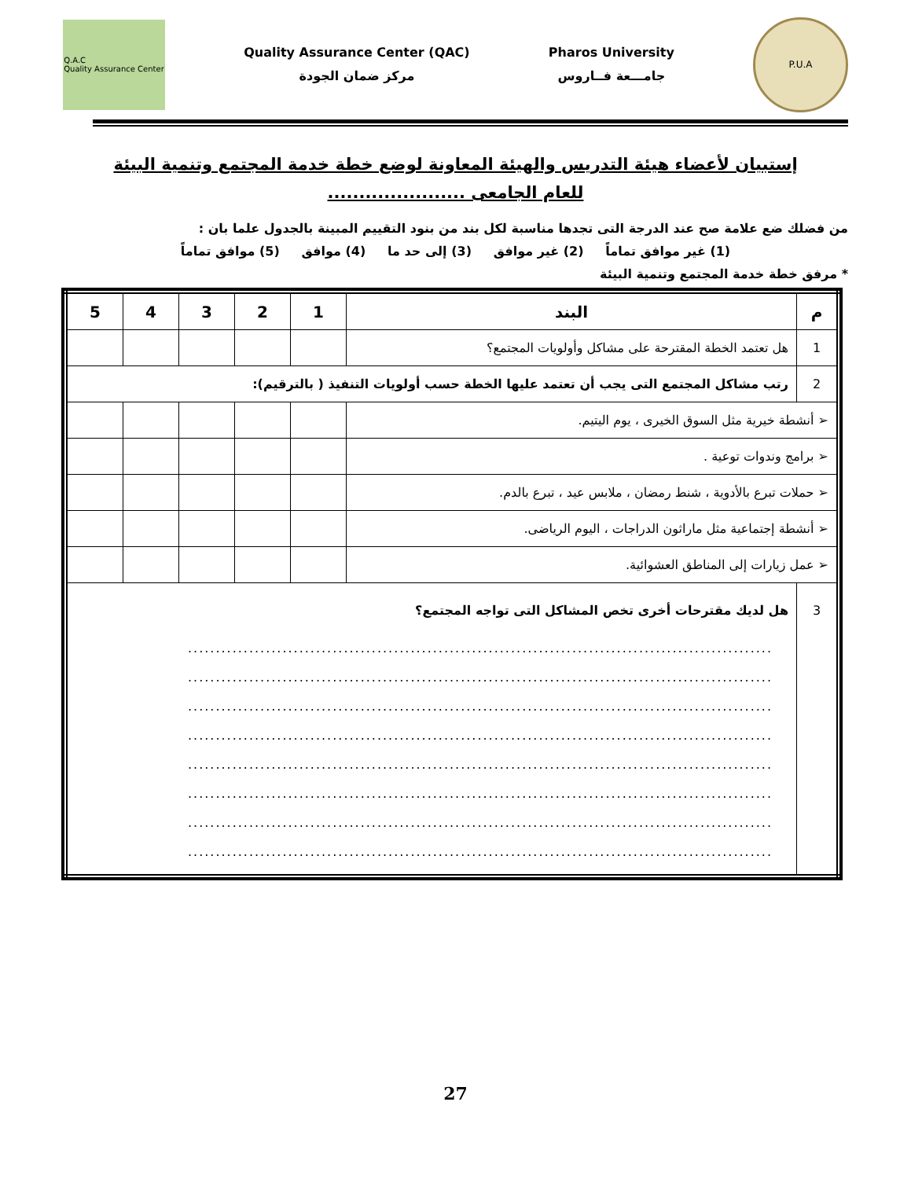Q.A.C
Quality Assurance Center
Quality Assurance Center (QAC)
مركز ضمان الجودة
Pharos University
جامـــعة فــاروس
P.U.A
إستبيان لأعضاء هيئة التدريس والهيئة المعاونة لوضع خطة خدمة المجتمع وتنمية البيئة
للعام الجامعى ......................
من فضلك ضع علامة صح عند الدرجة التى تجدها مناسبة لكل بند من بنود التقييم المبينة بالجدول علما بان :
(1) غير موافق تماماً (2) غير موافق (3) إلى حد ما (4) موافق (5) موافق تماماً
* مرفق خطة خدمة المجتمع وتنمية البيئة
| م | البند | 1 | 2 | 3 | 4 | 5 |
| --- | --- | --- | --- | --- | --- | --- |
| 1 | هل تعتمد الخطة المقترحة على مشاكل وأولويات المجتمع؟ | | | | | |
| 2 | رتب مشاكل المجتمع التى يجب أن تعتمد عليها الخطة حسب أولويات التنفيذ ( بالترقيم): | | | | | |
| ➢ أنشطة خيرية مثل السوق الخيرى ، يوم اليتيم. | | | | | | |
| ➢ برامج وندوات توعية . | | | | | | |
| ➢ حملات تبرع بالأدوية ، شنط رمضان ، ملابس عيد ، تبرع بالدم. | | | | | | |
| ➢ أنشطة إجتماعية مثل ماراثون الدراجات ، اليوم الرياضى. | | | | | | |
| ➢ عمل زيارات إلى المناطق العشوائية. | | | | | | |
| 3 | هل لديك مقترحات أخرى تخص المشاكل التى تواجه المجتمع؟ ......................................................................................................... ......................................................................................................... ......................................................................................................... ......................................................................................................... ......................................................................................................... ......................................................................................................... ......................................................................................................... ......................................................................................................... | | | | | |
27